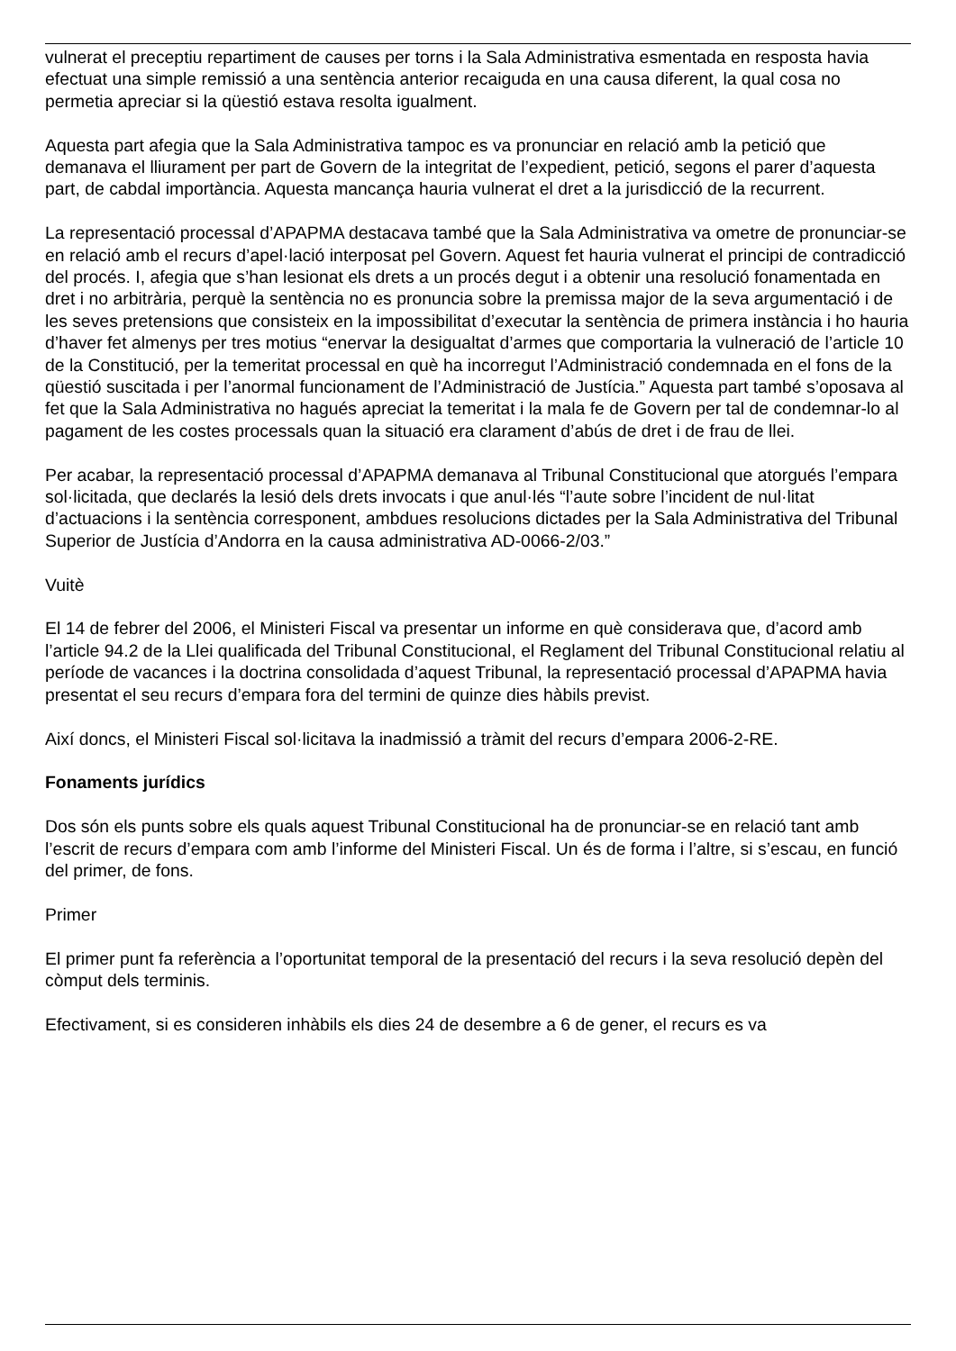vulnerat el preceptiu repartiment de causes per torns i la Sala Administrativa esmentada en resposta havia efectuat una simple remissió a una sentència anterior recaiguda en una causa diferent, la qual cosa no permetia apreciar si la qüestió estava resolta igualment.
Aquesta part afegia que la Sala Administrativa tampoc es va pronunciar en relació amb la petició que demanava el lliurament per part de Govern de la integritat de l’expedient, petició, segons el parer d’aquesta part, de cabdal importància. Aquesta mancança hauria vulnerat el dret a la jurisdicció de la recurrent.
La representació processal d’APAPMA destacava també que la Sala Administrativa va ometre de pronunciar-se en relació amb el recurs d’apel·lació interposat pel Govern. Aquest fet hauria vulnerat el principi de contradicció del procés. I, afegia que s’han lesionat els drets a un procés degut i a obtenir una resolució fonamentada en dret i no arbitrària, perquè la sentència no es pronuncia sobre la premissa major de la seva argumentació i de les seves pretensions que consisteix en la impossibilitat d’executar la sentència de primera instància i ho hauria d’haver fet almenys per tres motius “enervar la desigualtat d’armes que comportaria la vulneració de l’article 10 de la Constitució, per la temeritat processal en què ha incorregut l’Administració condemnada en el fons de la qüestió suscitada i per l’anormal funcionament de l’Administració de Justícia.” Aquesta part també s’oposava al fet que la Sala Administrativa no hagués apreciat la temeritat i la mala fe de Govern per tal de condemnar-lo al pagament de les costes processals quan la situació era clarament d’abús de dret i de frau de llei.
Per acabar, la representació processal d’APAPMA demanava al Tribunal Constitucional que atorgués l’empara sol·licitada, que declarés la lesió dels drets invocats i que anul·lés “l’aute sobre l’incident de nul·litat d’actuacions i la sentència corresponent, ambdues resolucions dictades per la Sala Administrativa del Tribunal Superior de Justícia d’Andorra en la causa administrativa AD-0066-2/03.”
Vuitè
El 14 de febrer del 2006, el Ministeri Fiscal va presentar un informe en què considerava que, d’acord amb l’article 94.2 de la Llei qualificada del Tribunal Constitucional, el Reglament del Tribunal Constitucional relatiu al període de vacances i la doctrina consolidada d’aquest Tribunal, la representació processal d’APAPMA havia presentat el seu recurs d’empara fora del termini de quinze dies hàbils previst.
Així doncs, el Ministeri Fiscal sol·licitava la inadmissió a tràmit del recurs d’empara 2006-2-RE.
Fonaments jurídics
Dos són els punts sobre els quals aquest Tribunal Constitucional ha de pronunciar-se en relació tant amb l’escrit de recurs d’empara com amb l’informe del Ministeri Fiscal. Un és de forma i l’altre, si s’escau, en funció del primer, de fons.
Primer
El primer punt fa referència a l’oportunitat temporal de la presentació del recurs i la seva resolució depèn del còmput dels terminis.
Efectivament, si es consideren inhàbils els dies 24 de desembre a 6 de gener, el recurs es va